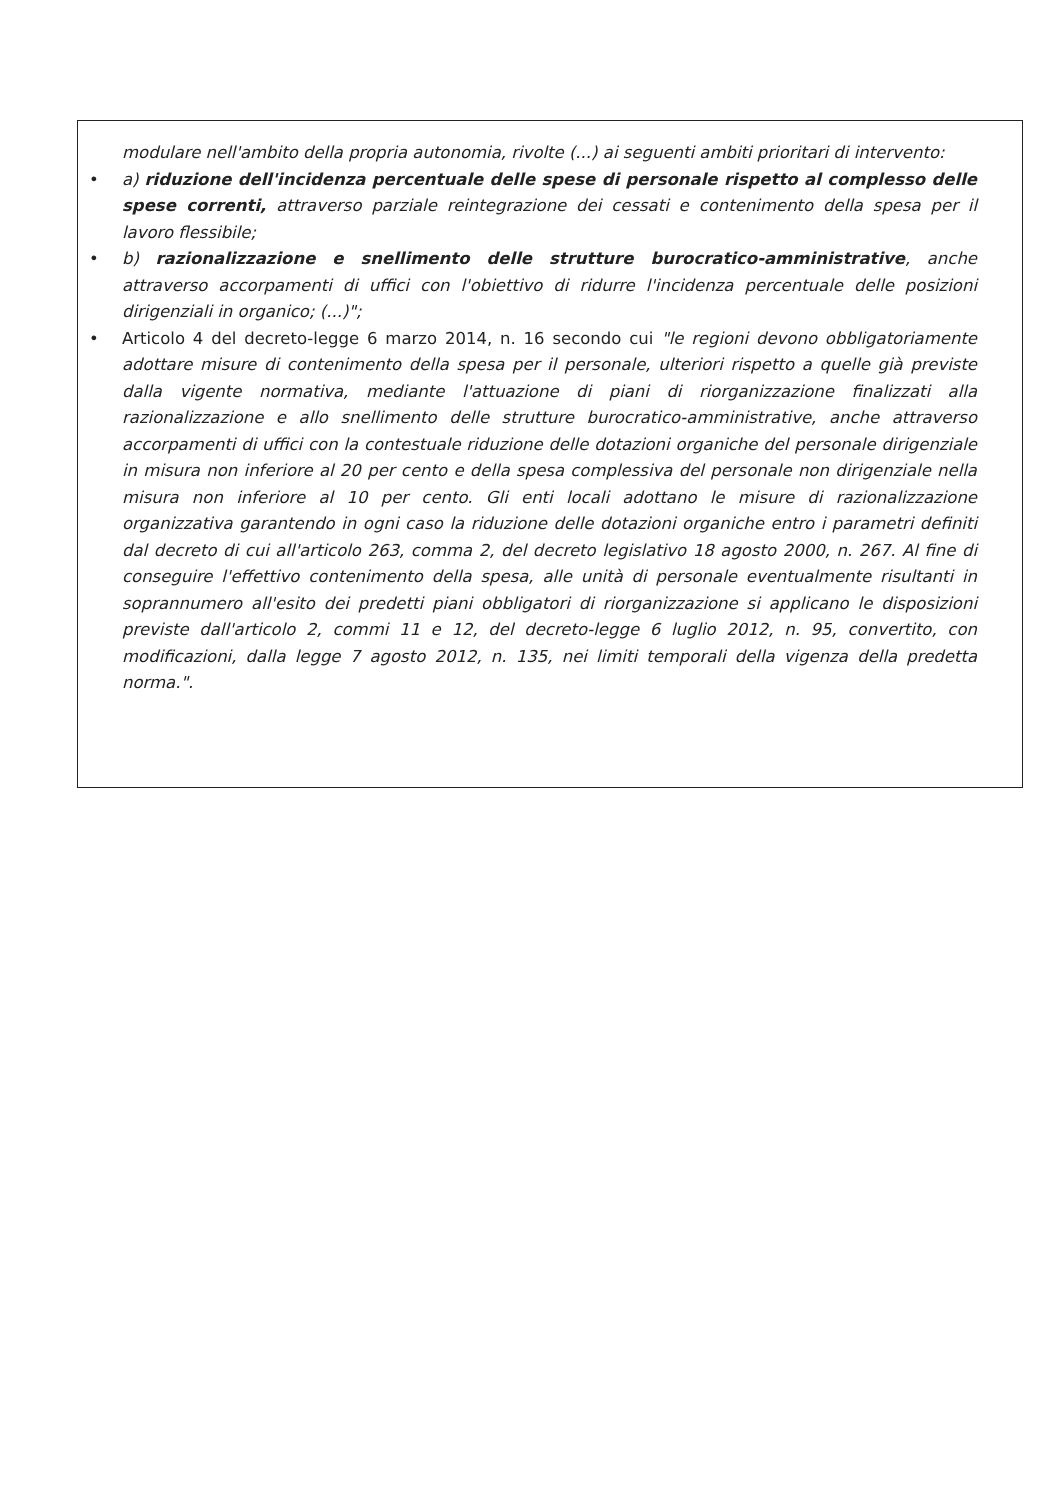modulare nell'ambito della propria autonomia, rivolte (...) ai seguenti ambiti prioritari di intervento:
• a) riduzione dell'incidenza percentuale delle spese di personale rispetto al complesso delle spese correnti, attraverso parziale reintegrazione dei cessati e contenimento della spesa per il lavoro flessibile;
• b) razionalizzazione e snellimento delle strutture burocratico-amministrative, anche attraverso accorpamenti di uffici con l'obiettivo di ridurre l'incidenza percentuale delle posizioni dirigenziali in organico; (...)";
• Articolo 4 del decreto-legge 6 marzo 2014, n. 16 secondo cui "le regioni devono obbligatoriamente adottare misure di contenimento della spesa per il personale, ulteriori rispetto a quelle già previste dalla vigente normativa, mediante l'attuazione di piani di riorganizzazione finalizzati alla razionalizzazione e allo snellimento delle strutture burocratico-amministrative, anche attraverso accorpamenti di uffici con la contestuale riduzione delle dotazioni organiche del personale dirigenziale in misura non inferiore al 20 per cento e della spesa complessiva del personale non dirigenziale nella misura non inferiore al 10 per cento. Gli enti locali adottano le misure di razionalizzazione organizzativa garantendo in ogni caso la riduzione delle dotazioni organiche entro i parametri definiti dal decreto di cui all'articolo 263, comma 2, del decreto legislativo 18 agosto 2000, n. 267. Al fine di conseguire l'effettivo contenimento della spesa, alle unità di personale eventualmente risultanti in soprannumero all'esito dei predetti piani obbligatori di riorganizzazione si applicano le disposizioni previste dall'articolo 2, commi 11 e 12, del decreto-legge 6 luglio 2012, n. 95, convertito, con modificazioni, dalla legge 7 agosto 2012, n. 135, nei limiti temporali della vigenza della predetta norma.".